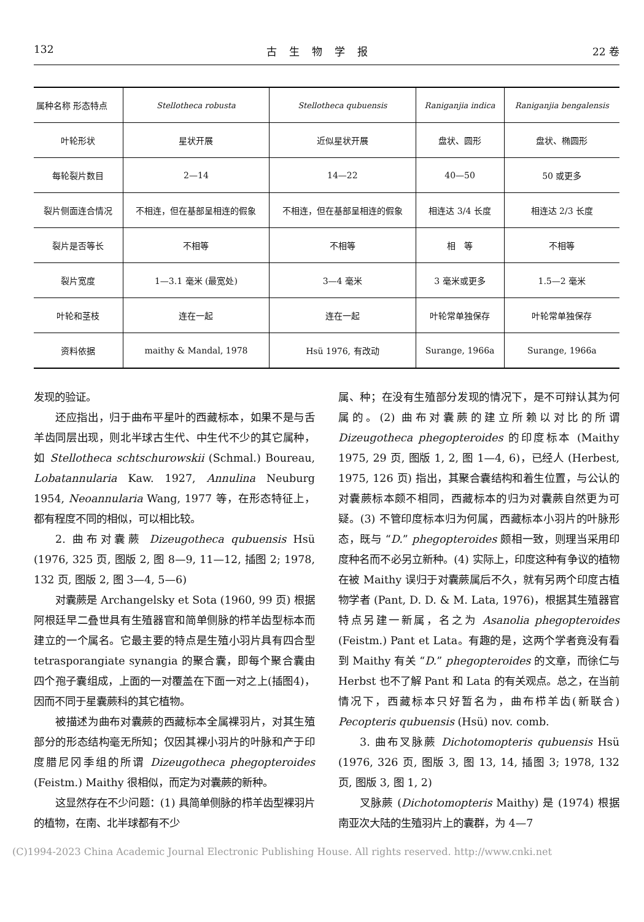132 古生物学报 22 卷
| 属种名称 形态特点 | Stellotheca robusta | Stellotheca qubuensis | Raniganjia indica | Raniganjia bengalensis |
| --- | --- | --- | --- | --- |
| 叶轮形状 | 星状开展 | 近似星状开展 | 盘状、圆形 | 盘状、椭圆形 |
| 每轮裂片数目 | 2—14 | 14—22 | 40—50 | 50 或更多 |
| 裂片侧面连合情况 | 不相连，但在基部呈相连的假象 | 不相连，但在基部呈相连的假象 | 相连达 3/4 长度 | 相连达 2/3 长度 |
| 裂片是否等长 | 不相等 | 不相等 | 相 等 | 不相等 |
| 裂片宽度 | 1—3.1 毫米 (最宽处) | 3—4 毫米 | 3 毫米或更多 | 1.5—2 毫米 |
| 叶轮和茎枝 | 连在一起 | 连在一起 | 叶轮常单独保存 | 叶轮常单独保存 |
| 资料依据 | maithy & Mandal, 1978 | Hsü 1976, 有改动 | Surange, 1966a | Surange, 1966a |
发现的验证。
还应指出，归于曲布平星叶的西藏标本，如果不是与舌羊齿同层出现，则北半球古生代、中生代不少的其它属种，如 Stellotheca schtschurowskii (Schmal.) Boureau, Lobatannularia Kaw. 1927, Annulina Neuburg 1954, Neoannularia Wang, 1977 等，在形态特征上，都有程度不同的相似，可以相比较。
2. 曲布对囊蕨 Dizeugotheca qubuensis Hsü (1976, 325 页, 图版 2, 图 8—9, 11—12, 插图 2; 1978, 132 页, 图版 2, 图 3—4, 5—6)
对囊蕨是 Archangelsky et Sota (1960, 99 页) 根据阿根廷早二叠世具有生殖器官和简单侧脉的栉羊齿型标本而建立的一个属名。它最主要的特点是生殖小羽片具有四合型 tetrasporangiate synangia 的聚合囊，即每个聚合囊由四个孢子囊组成，上面的一对覆盖在下面一对之上(插图4)，因而不同于星囊蕨科的其它植物。
被描述为曲布对囊蕨的西藏标本全属裸羽片，对其生殖部分的形态结构毫无所知；仅因其裸小羽片的叶脉和产于印度腊尼冈季组的所谓 Dizeugotheca phegopteroides (Feistm.) Maithy 很相似，而定为对囊蕨的新种。
这显然存在不少问题：(1) 具简单侧脉的栉羊齿型裸羽片的植物，在南、北半球都有不少
属、种；在没有生殖部分发现的情况下，是不可辩认其为何属的。(2) 曲布对囊蕨的建立所赖以对比的所谓 Dizeugotheca phegopteroides 的印度标本 (Maithy 1975, 29 页, 图版 1, 2, 图 1—4, 6)，已经人 (Herbest, 1975, 126 页) 指出，其聚合囊结构和着生位置，与公认的对囊蕨标本颇不相同，西藏标本的归为对囊蕨自然更为可疑。(3) 不管印度标本归为何属，西藏标本小羽片的叶脉形态，既与 “D.” phegopteroides 颇相一致，则理当采用印度种名而不必另立新种。(4) 实际上，印度这种有争议的植物在被 Maithy 误归于对囊蕨属后不久，就有另两个印度古植物学者 (Pant, D. D. & M. Lata, 1976)，根据其生殖器官特点另建一新属，名之为 Asanolia phegopteroides (Feistm.) Pant et Lata。有趣的是，这两个学者竟没有看到 Maithy 有关 “D.” phegopteroides 的文章，而徐仁与 Herbst 也不了解 Pant 和 Lata 的有关观点。总之，在当前情况下，西藏标本只好暂名为，曲布栉羊齿(新联合) Pecopteris qubuensis (Hsü) nov. comb.
3. 曲布叉脉蕨 Dichotomopteris qubuensis Hsü (1976, 326 页, 图版 3, 图 13, 14, 插图 3; 1978, 132 页, 图版 3, 图 1, 2)
叉脉蕨 (Dichotomopteris Maithy) 是 (1974) 根据南亚次大陆的生殖羽片上的囊群，为 4—7
(C)1994-2023 China Academic Journal Electronic Publishing House. All rights reserved. http://www.cnki.net